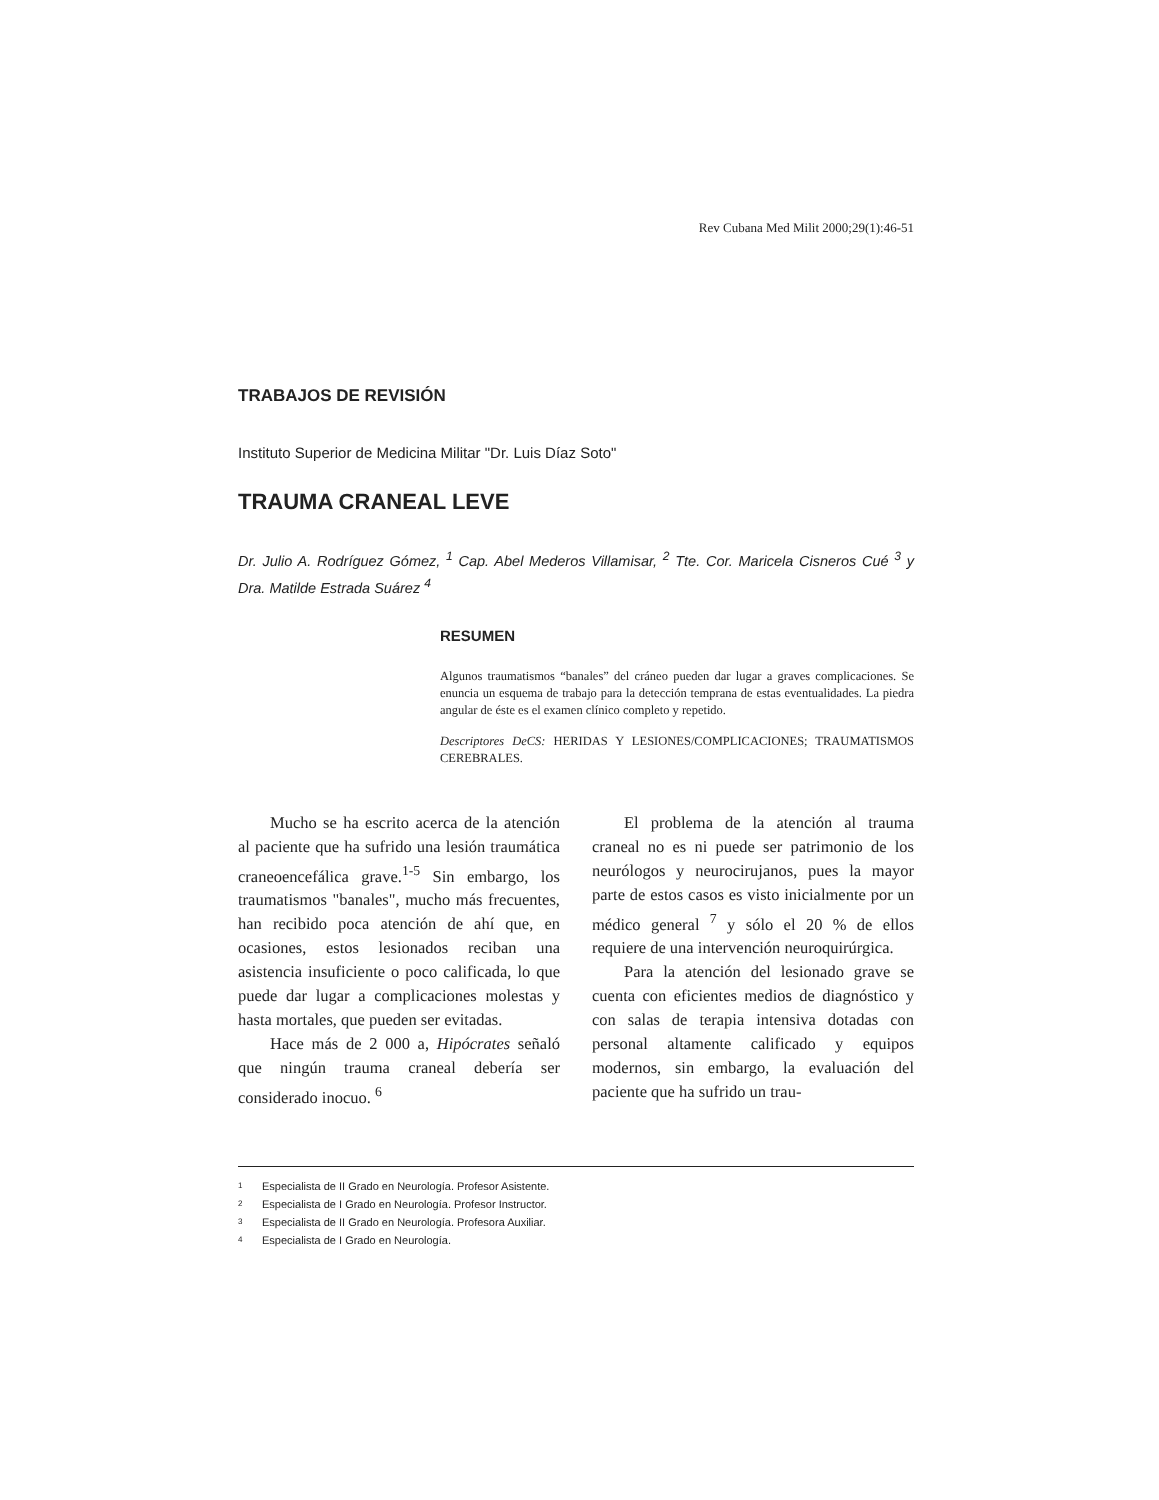Rev Cubana Med Milit 2000;29(1):46-51
TRABAJOS DE REVISIÓN
Instituto Superior de Medicina Militar "Dr. Luis Díaz Soto"
TRAUMA CRANEAL LEVE
Dr. Julio A. Rodríguez Gómez, <sup>1</sup> Cap. Abel Mederos Villamisar, <sup>2</sup> Tte. Cor. Maricela Cisneros Cué <sup>3</sup> y Dra. Matilde Estrada Suárez <sup>4</sup>
RESUMEN
Algunos traumatismos “banales” del cráneo pueden dar lugar a graves complicaciones. Se enuncia un esquema de trabajo para la detección temprana de estas eventualidades. La piedra angular de éste es el examen clínico completo y repetido.
Descriptores DeCS: HERIDAS Y LESIONES/COMPLICACIONES; TRAUMATISMOS CEREBRALES.
Mucho se ha escrito acerca de la atención al paciente que ha sufrido una lesión traumática craneoencefálica grave.<sup>1-5</sup> Sin embargo, los traumatismos "banales", mucho más frecuentes, han recibido poca atención de ahí que, en ocasiones, estos lesionados reciban una asistencia insuficiente o poco calificada, lo que puede dar lugar a complicaciones molestas y hasta mortales, que pueden ser evitadas.
Hace más de 2 000 a, Hipócrates señaló que ningún trauma craneal debería ser considerado inocuo. <sup>6</sup>
El problema de la atención al trauma craneal no es ni puede ser patrimonio de los neurólogos y neurocirujanos, pues la mayor parte de estos casos es visto inicialmente por un médico general <sup>7</sup> y sólo el 20 % de ellos requiere de una intervención neuroquirúrgica.
Para la atención del lesionado grave se cuenta con eficientes medios de diagnóstico y con salas de terapia intensiva dotadas con personal altamente calificado y equipos modernos, sin embargo, la evaluación del paciente que ha sufrido un trau-
1 Especialista de II Grado en Neurología. Profesor Asistente.
2 Especialista de I Grado en Neurología. Profesor Instructor.
3 Especialista de II Grado en Neurología. Profesora Auxiliar.
4 Especialista de I Grado en Neurología.